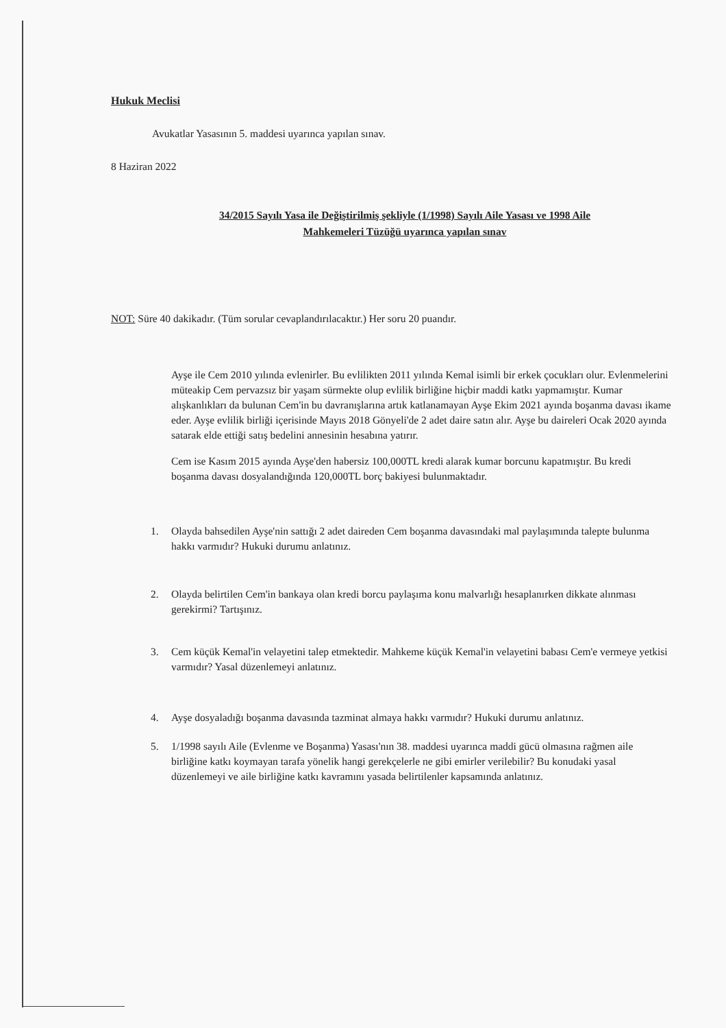Hukuk Meclisi
Avukatlar Yasasının 5. maddesi uyarınca yapılan sınav.
8 Haziran 2022
34/2015 Sayılı Yasa ile Değiştirilmiş şekliyle (1/1998) Sayılı Aile Yasası ve 1998 Aile
Mahkemeleri Tüzüğü uyarınca yapılan sınav
NOT: Süre 40 dakikadır. (Tüm sorular cevaplandırılacaktır.) Her soru 20 puandır.
Ayşe ile Cem 2010 yılında evlenirler. Bu evlilikten 2011 yılında Kemal isimli bir erkek çocukları olur. Evlenmelerini müteakip Cem pervazsız bir yaşam sürmekte olup evlilik birliğine hiçbir maddi katkı yapmamıştır. Kumar alışkanlıkları da bulunan Cem'in bu davranışlarına artık katlanamayan Ayşe Ekim 2021 ayında boşanma davası ikame eder. Ayşe evlilik birliği içerisinde Mayıs 2018 Gönyeli'de 2 adet daire satın alır. Ayşe bu daireleri Ocak 2020 ayında satarak elde ettiği satış bedelini annesinin hesabına yatırır.
Cem ise Kasım 2015 ayında Ayşe'den habersiz 100,000TL kredi alarak kumar borcunu kapatmıştır. Bu kredi boşanma davası dosyalandığında 120,000TL borç bakiyesi bulunmaktadır.
1. Olayda bahsedilen Ayşe'nin sattığı 2 adet daireden Cem boşanma davasındaki mal paylaşımında talepte bulunma hakkı varmıdır? Hukuki durumu anlatınız.
2. Olayda belirtilen Cem'in bankaya olan kredi borcu paylaşıma konu malvarlığı hesaplanırken dikkate alınması gerekirmi? Tartışınız.
3. Cem küçük Kemal'in velayetini talep etmektedir. Mahkeme küçük Kemal'in velayetini babası Cem'e vermeye yetkisi varmıdır? Yasal düzenlemeyi anlatınız.
4. Ayşe dosyaladığı boşanma davasında tazminat almaya hakkı varmıdır? Hukuki durumu anlatınız.
5. 1/1998 sayılı Aile (Evlenme ve Boşanma) Yasası'nın 38. maddesi uyarınca maddi gücü olmasına rağmen aile birliğine katkı koymayan tarafa yönelik hangi gerekçelerle ne gibi emirler verilebilir? Bu konudaki yasal düzenlemeyi ve aile birliğine katkı kavramını yasada belirtilenler kapsamında anlatınız.